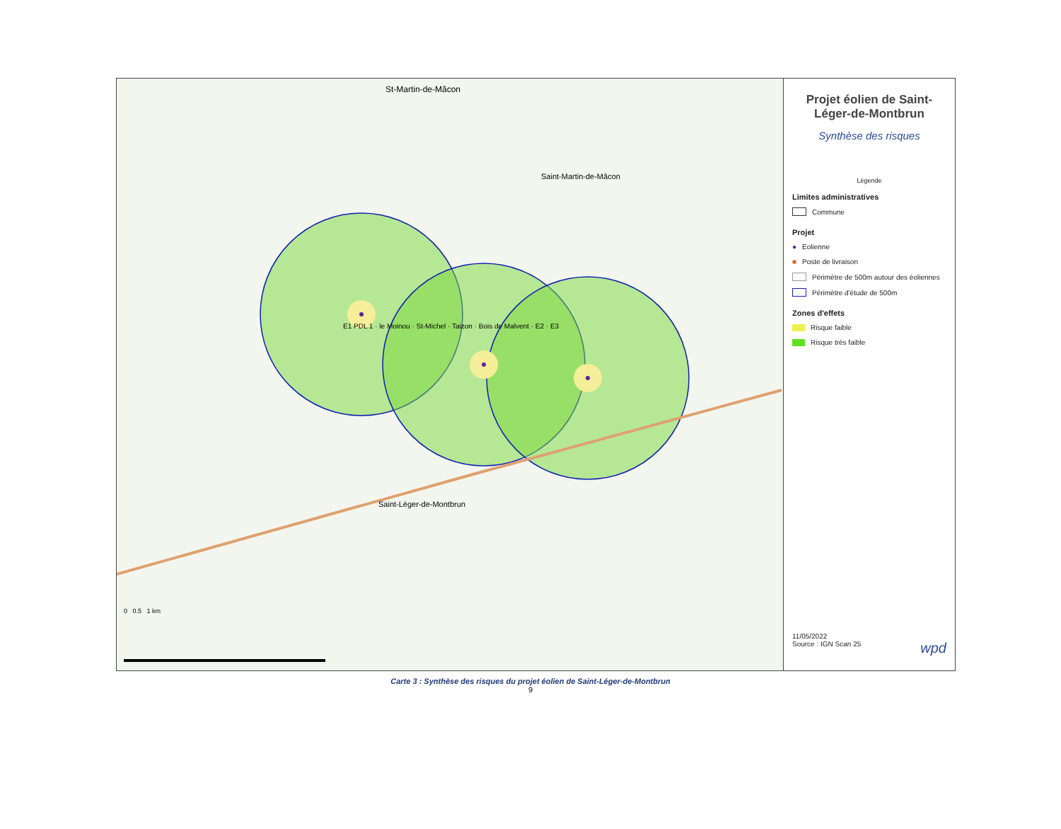St-Martin-de-Mâcon
Saint-Martin-de-Mâcon
E1 PDL 1 · le Moinou · St-Michel · Taizon · Bois de Malvent · E2 · E3
Saint-Léger-de-Montbrun
0 0.5 1 km
Projet éolien de Saint-Léger-de-Montbrun
Synthèse des risques
Légende
Limites administratives
Commune
Projet
● Eolienne
■ Poste de livraison
Périmètre de 500m autour des éoliennes
Périmètre d'étude de 500m
Zones d'effets
Risque faible
Risque très faible
11/05/2022
Source : IGN Scan 25 wpd
Carte 3 : Synthèse des risques du projet éolien de Saint-Léger-de-Montbrun
9